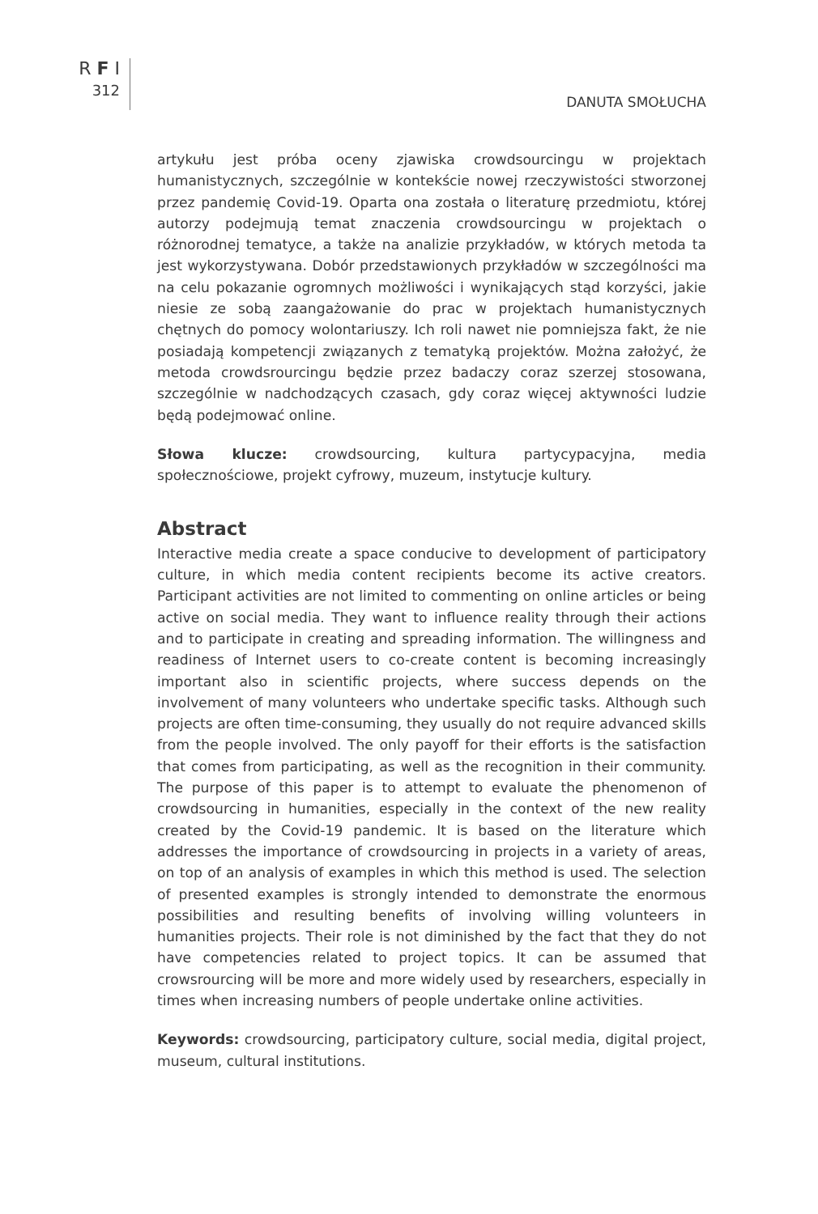R F I
312
DANUTA SMOŁUCHA
artykułu jest próba oceny zjawiska crowdsourcingu w projektach humanistycznych, szczególnie w kontekście nowej rzeczywistości stworzonej przez pandemię Covid-19. Oparta ona została o literaturę przedmiotu, której autorzy podejmują temat znaczenia crowdsourcingu w projektach o różnorodnej tematyce, a także na analizie przykładów, w których metoda ta jest wykorzystywana. Dobór przedstawionych przykładów w szczególności ma na celu pokazanie ogromnych możliwości i wynikających stąd korzyści, jakie niesie ze sobą zaangażowanie do prac w projektach humanistycznych chętnych do pomocy wolontariuszy. Ich roli nawet nie pomniejsza fakt, że nie posiadają kompetencji związanych z tematyką projektów. Można założyć, że metoda crowdsrourcingu będzie przez badaczy coraz szerzej stosowana, szczególnie w nadchodzących czasach, gdy coraz więcej aktywności ludzie będą podejmować online.
Słowa klucze: crowdsourcing, kultura partycypacyjna, media społecznościowe, projekt cyfrowy, muzeum, instytucje kultury.
Abstract
Interactive media create a space conducive to development of participatory culture, in which media content recipients become its active creators. Participant activities are not limited to commenting on online articles or being active on social media. They want to influence reality through their actions and to participate in creating and spreading information. The willingness and readiness of Internet users to co-create content is becoming increasingly important also in scientific projects, where success depends on the involvement of many volunteers who undertake specific tasks. Although such projects are often time-consuming, they usually do not require advanced skills from the people involved. The only payoff for their efforts is the satisfaction that comes from participating, as well as the recognition in their community. The purpose of this paper is to attempt to evaluate the phenomenon of crowdsourcing in humanities, especially in the context of the new reality created by the Covid-19 pandemic. It is based on the literature which addresses the importance of crowdsourcing in projects in a variety of areas, on top of an analysis of examples in which this method is used. The selection of presented examples is strongly intended to demonstrate the enormous possibilities and resulting benefits of involving willing volunteers in humanities projects. Their role is not diminished by the fact that they do not have competencies related to project topics. It can be assumed that crowsrourcing will be more and more widely used by researchers, especially in times when increasing numbers of people undertake online activities.
Keywords: crowdsourcing, participatory culture, social media, digital project, museum, cultural institutions.